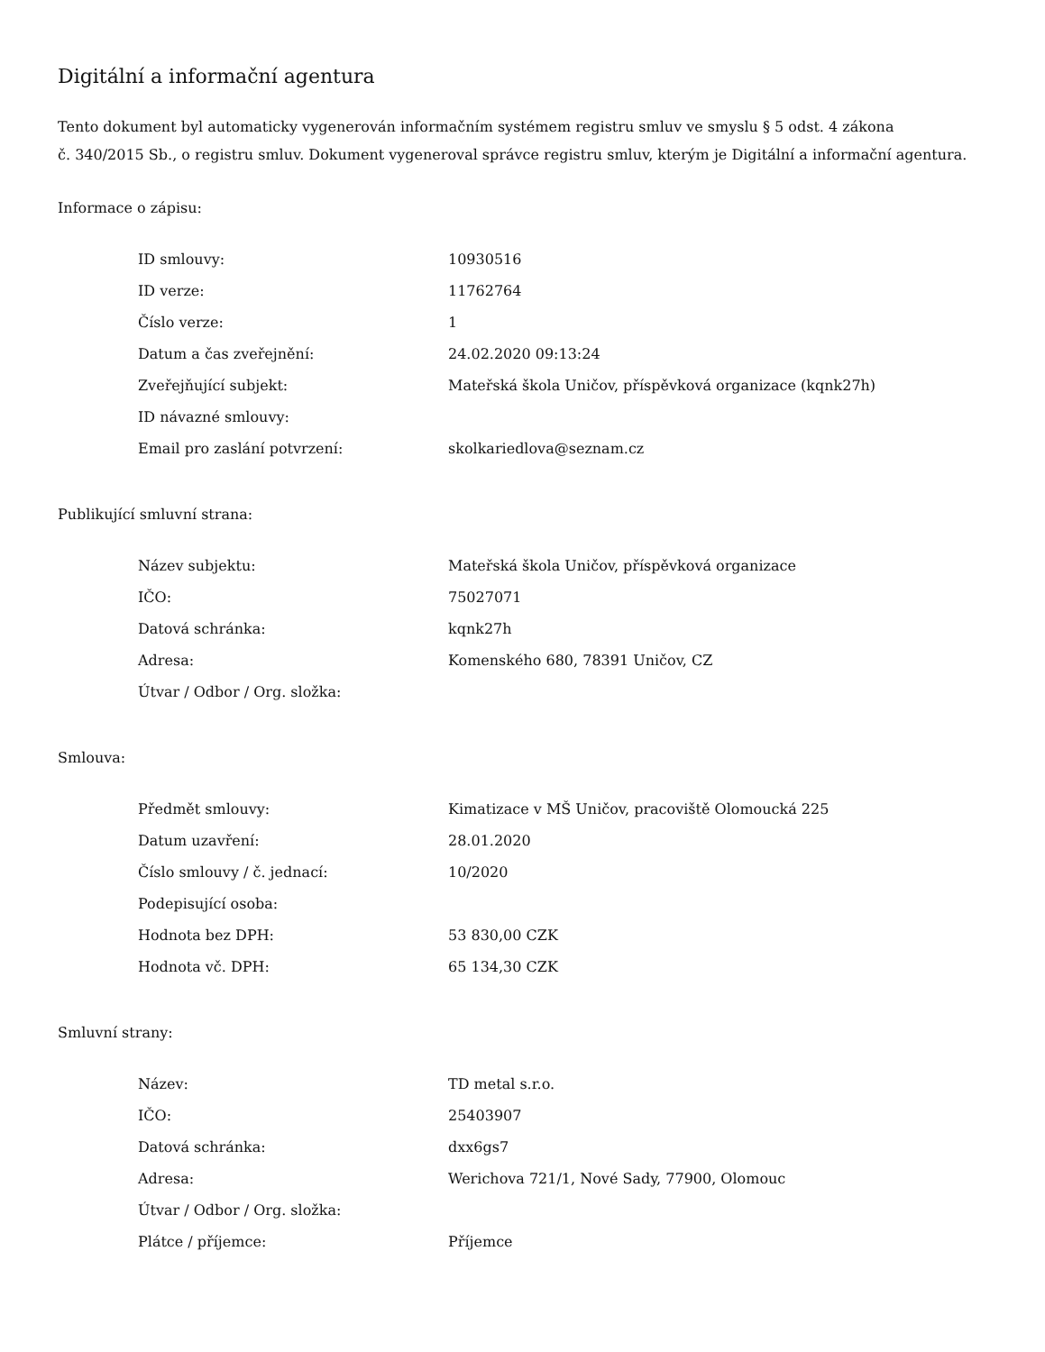Digitální a informační agentura
Tento dokument byl automaticky vygenerován informačním systémem registru smluv ve smyslu § 5 odst. 4 zákona
č. 340/2015 Sb., o registru smluv. Dokument vygeneroval správce registru smluv, kterým je Digitální a informační agentura.
Informace o zápisu:
| ID smlouvy: | 10930516 |
| ID verze: | 11762764 |
| Číslo verze: | 1 |
| Datum a čas zveřejnění: | 24.02.2020 09:13:24 |
| Zveřejňující subjekt: | Mateřská škola Uničov, příspěvková organizace (kqnk27h) |
| ID návazné smlouvy: | |
| Email pro zaslání potvrzení: | skolkariedlova@seznam.cz |
Publikující smluvní strana:
| Název subjektu: | Mateřská škola Uničov, příspěvková organizace |
| IČO: | 75027071 |
| Datová schránka: | kqnk27h |
| Adresa: | Komenského 680, 78391 Uničov, CZ |
| Útvar / Odbor / Org. složka: | |
Smlouva:
| Předmět smlouvy: | Kimatizace v MŠ Uničov, pracoviště Olomoucká 225 |
| Datum uzavření: | 28.01.2020 |
| Číslo smlouvy / č. jednací: | 10/2020 |
| Podepisující osoba: | |
| Hodnota bez DPH: | 53 830,00 CZK |
| Hodnota vč. DPH: | 65 134,30 CZK |
Smluvní strany:
| Název: | TD metal s.r.o. |
| IČO: | 25403907 |
| Datová schránka: | dxx6gs7 |
| Adresa: | Werichova 721/1, Nové Sady, 77900, Olomouc |
| Útvar / Odbor / Org. složka: | |
| Plátce / příjemce: | Příjemce |